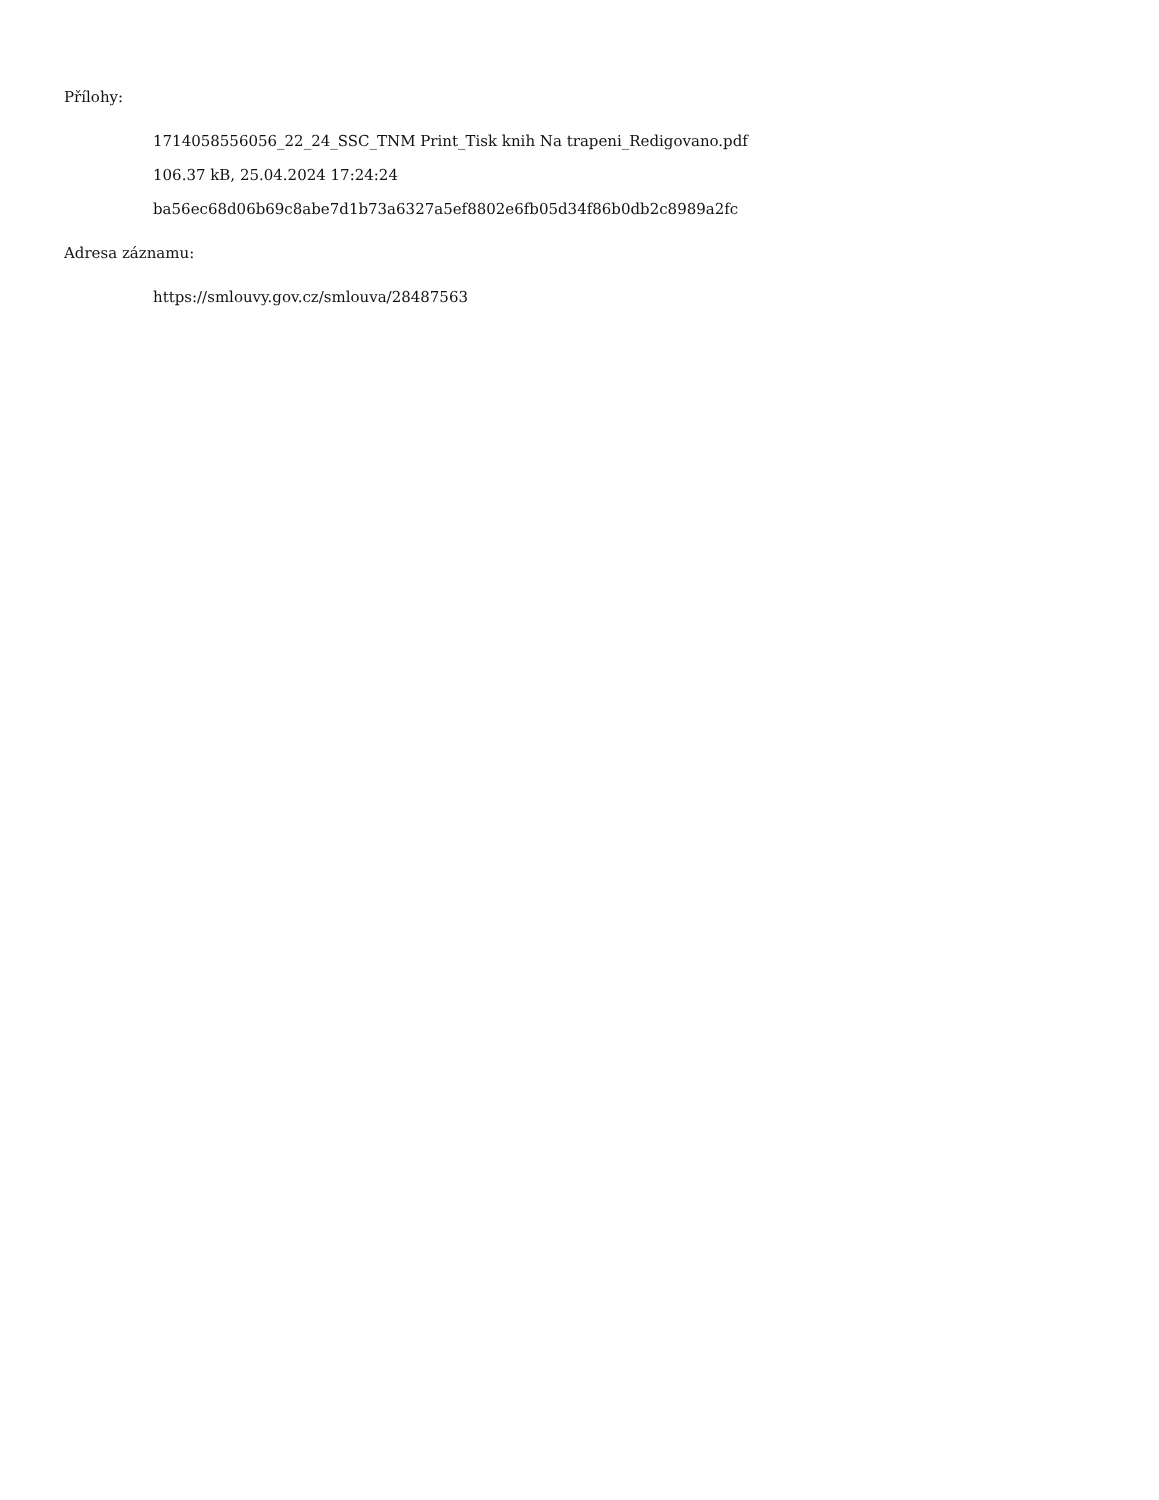Přílohy:
1714058556056_22_24_SSC_TNM Print_Tisk knih Na trapeni_Redigovano.pdf
106.37 kB, 25.04.2024 17:24:24
ba56ec68d06b69c8abe7d1b73a6327a5ef8802e6fb05d34f86b0db2c8989a2fc
Adresa záznamu:
https://smlouvy.gov.cz/smlouva/28487563